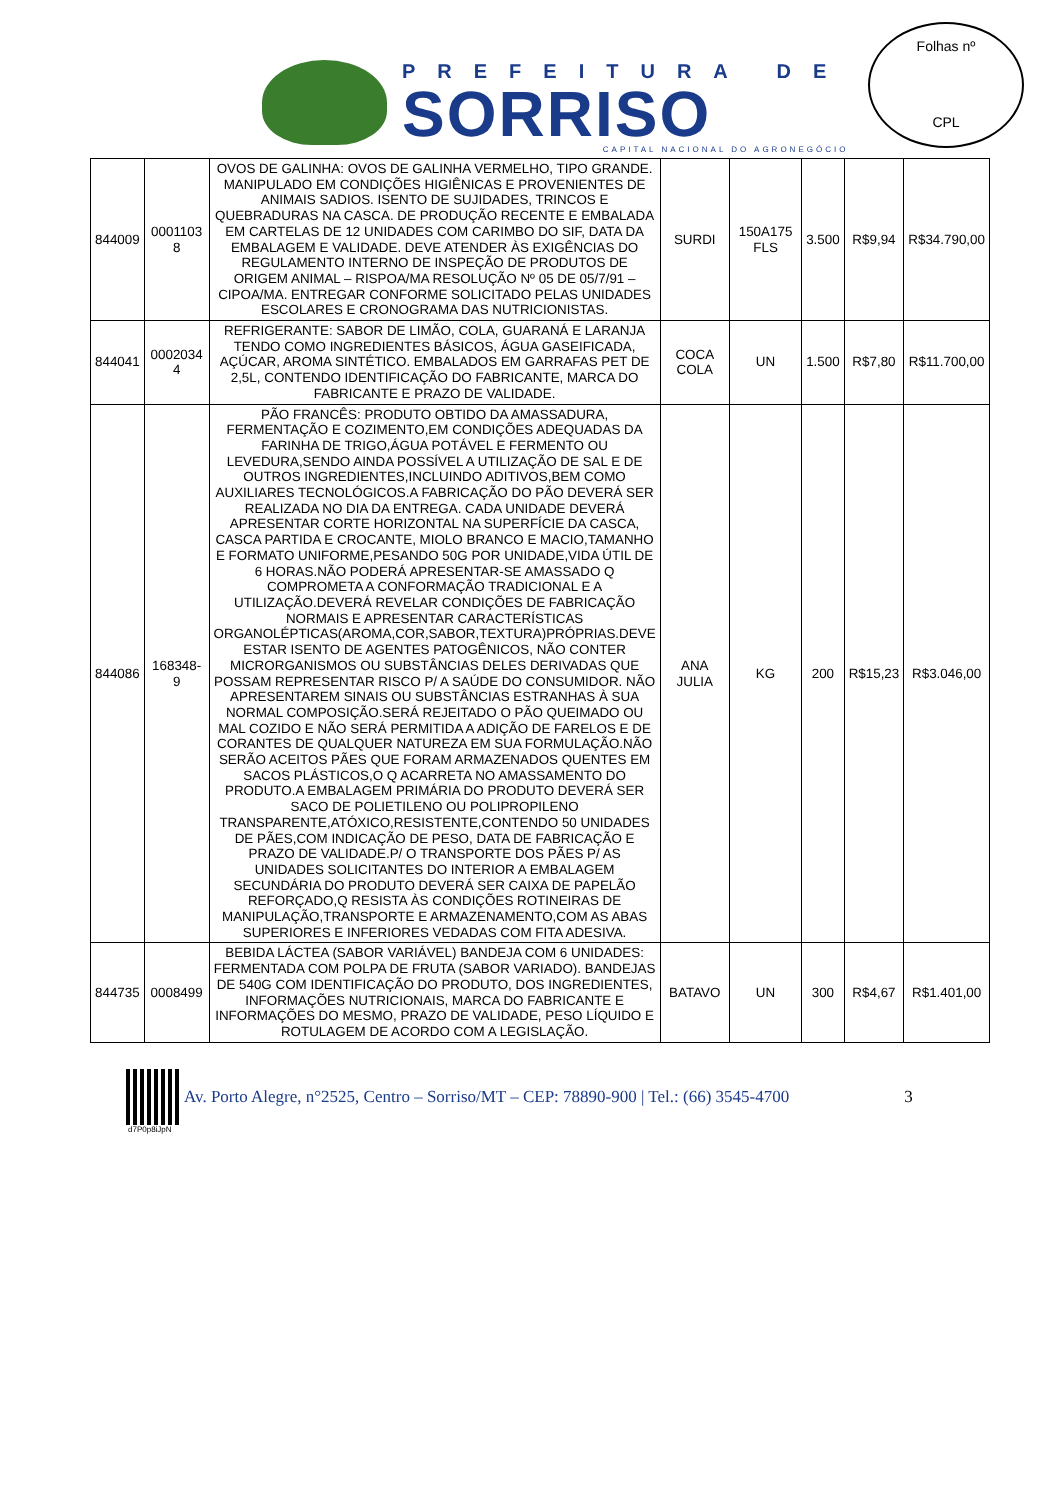PREFEITURA DE
SORRISO
CAPITAL NACIONAL DO AGRONEGÓCIO
Folhas nº
CPL
| 844009 | 0001103 8 | OVOS DE GALINHA: OVOS DE GALINHA VERMELHO, TIPO GRANDE. MANIPULADO EM CONDIÇÕES HIGIÊNICAS E PROVENIENTES DE ANIMAIS SADIOS. ISENTO DE SUJIDADES, TRINCOS E QUEBRADURAS NA CASCA. DE PRODUÇÃO RECENTE E EMBALADA EM CARTELAS DE 12 UNIDADES COM CARIMBO DO SIF, DATA DA EMBALAGEM E VALIDADE. DEVE ATENDER ÀS EXIGÊNCIAS DO REGULAMENTO INTERNO DE INSPEÇÃO DE PRODUTOS DE ORIGEM ANIMAL – RISPOA/MA RESOLUÇÃO Nº 05 DE 05/7/91 – CIPOA/MA. ENTREGAR CONFORME SOLICITADO PELAS UNIDADES ESCOLARES E CRONOGRAMA DAS NUTRICIONISTAS. | SURDI | 150A175 FLS | 3.500 | R$9,94 | R$34.790,00 |
| 844041 | 0002034 4 | REFRIGERANTE: SABOR DE LIMÃO, COLA, GUARANÁ E LARANJA TENDO COMO INGREDIENTES BÁSICOS, ÁGUA GASEIFICADA, AÇÚCAR, AROMA SINTÉTICO. EMBALADOS EM GARRAFAS PET DE 2,5L, CONTENDO IDENTIFICAÇÃO DO FABRICANTE, MARCA DO FABRICANTE E PRAZO DE VALIDADE. | COCA COLA | UN | 1.500 | R$7,80 | R$11.700,00 |
| 844086 | 168348-9 | PÃO FRANCÊS: PRODUTO OBTIDO DA AMASSADURA, FERMENTAÇÃO E COZIMENTO,EM CONDIÇÕES ADEQUADAS DA FARINHA DE TRIGO,ÁGUA POTÁVEL E FERMENTO OU LEVEDURA,SENDO AINDA POSSÍVEL A UTILIZAÇÃO DE SAL E DE OUTROS INGREDIENTES,INCLUINDO ADITIVOS,BEM COMO AUXILIARES TECNOLÓGICOS.A FABRICAÇÃO DO PÃO DEVERÁ SER REALIZADA NO DIA DA ENTREGA. CADA UNIDADE DEVERÁ APRESENTAR CORTE HORIZONTAL NA SUPERFÍCIE DA CASCA, CASCA PARTIDA E CROCANTE, MIOLO BRANCO E MACIO,TAMANHO E FORMATO UNIFORME,PESANDO 50G POR UNIDADE,VIDA ÚTIL DE 6 HORAS.NÃO PODERÁ APRESENTAR-SE AMASSADO Q COMPROMETA A CONFORMAÇÃO TRADICIONAL E A UTILIZAÇÃO.DEVERÁ REVELAR CONDIÇÕES DE FABRICAÇÃO NORMAIS E APRESENTAR CARACTERÍSTICAS ORGANOLÉPTICAS(AROMA,COR,SABOR,TEXTURA)PRÓPRIAS.DEVE ESTAR ISENTO DE AGENTES PATOGÊNICOS, NÃO CONTER MICRORGANISMOS OU SUBSTÂNCIAS DELES DERIVADAS QUE POSSAM REPRESENTAR RISCO P/ A SAÚDE DO CONSUMIDOR. NÃO APRESENTAREM SINAIS OU SUBSTÂNCIAS ESTRANHAS À SUA NORMAL COMPOSIÇÃO.SERÁ REJEITADO O PÃO QUEIMADO OU MAL COZIDO E NÃO SERÁ PERMITIDA A ADIÇÃO DE FARELOS E DE CORANTES DE QUALQUER NATUREZA EM SUA FORMULAÇÃO.NÃO SERÃO ACEITOS PÃES QUE FORAM ARMAZENADOS QUENTES EM SACOS PLÁSTICOS,O Q ACARRETA NO AMASSAMENTO DO PRODUTO.A EMBALAGEM PRIMÁRIA DO PRODUTO DEVERÁ SER SACO DE POLIETILENO OU POLIPROPILENO TRANSPARENTE,ATÓXICO,RESISTENTE,CONTENDO 50 UNIDADES DE PÃES,COM INDICAÇÃO DE PESO, DATA DE FABRICAÇÃO E PRAZO DE VALIDADE.P/ O TRANSPORTE DOS PÃES P/ AS UNIDADES SOLICITANTES DO INTERIOR A EMBALAGEM SECUNDÁRIA DO PRODUTO DEVERÁ SER CAIXA DE PAPELÃO REFORÇADO,Q RESISTA ÀS CONDIÇÕES ROTINEIRAS DE MANIPULAÇÃO,TRANSPORTE E ARMAZENAMENTO,COM AS ABAS SUPERIORES E INFERIORES VEDADAS COM FITA ADESIVA. | ANA JULIA | KG | 200 | R$15,23 | R$3.046,00 |
| 844735 | 0008499 | BEBIDA LÁCTEA (SABOR VARIÁVEL) BANDEJA COM 6 UNIDADES: FERMENTADA COM POLPA DE FRUTA (SABOR VARIADO). BANDEJAS DE 540G COM IDENTIFICAÇÃO DO PRODUTO, DOS INGREDIENTES, INFORMAÇÕES NUTRICIONAIS, MARCA DO FABRICANTE E INFORMAÇÕES DO MESMO, PRAZO DE VALIDADE, PESO LÍQUIDO E ROTULAGEM DE ACORDO COM A LEGISLAÇÃO. | BATAVO | UN | 300 | R$4,67 | R$1.401,00 |
Av. Porto Alegre, n°2525, Centro – Sorriso/MT – CEP: 78890-900 | Tel.: (66) 3545-4700 3
d7P0p8iJpN